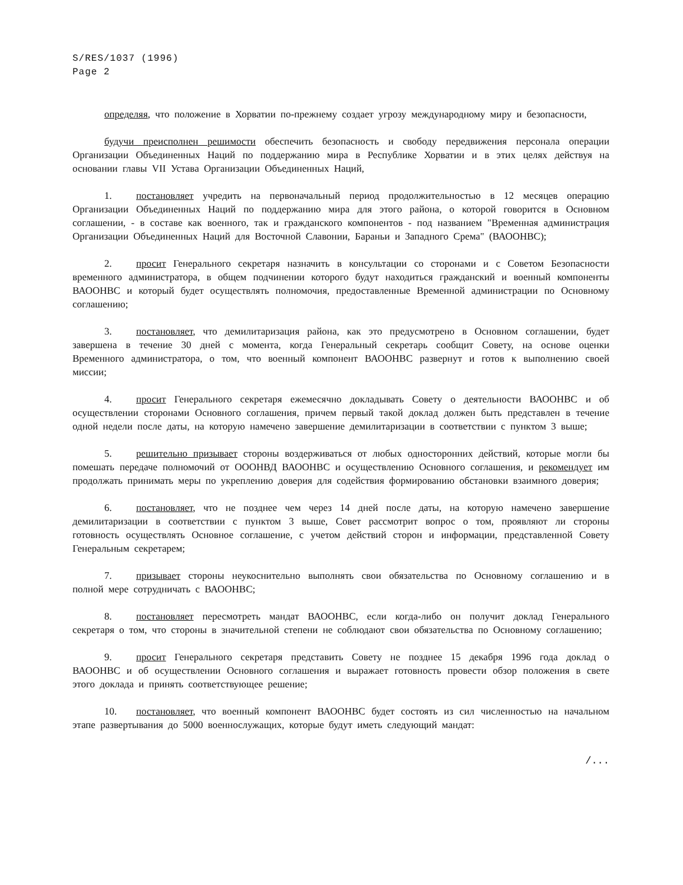S/RES/1037 (1996)
Page 2
определяя, что положение в Хорватии по-прежнему создает угрозу международному миру и безопасности,
будучи преисполнен решимости обеспечить безопасность и свободу передвижения персонала операции Организации Объединенных Наций по поддержанию мира в Республике Хорватии и в этих целях действуя на основании главы VII Устава Организации Объединенных Наций,
1. постановляет учредить на первоначальный период продолжительностью в 12 месяцев операцию Организации Объединенных Наций по поддержанию мира для этого района, о которой говорится в Основном соглашении, - в составе как военного, так и гражданского компонентов - под названием "Временная администрация Организации Объединенных Наций для Восточной Славонии, Бараньи и Западного Срема" (ВАООНВС);
2. просит Генерального секретаря назначить в консультации со сторонами и с Советом Безопасности временного администратора, в общем подчинении которого будут находиться гражданский и военный компоненты ВАООНВС и который будет осуществлять полномочия, предоставленные Временной администрации по Основному соглашению;
3. постановляет, что демилитаризация района, как это предусмотрено в Основном соглашении, будет завершена в течение 30 дней с момента, когда Генеральный секретарь сообщит Совету, на основе оценки Временного администратора, о том, что военный компонент ВАООНВС развернут и готов к выполнению своей миссии;
4. просит Генерального секретаря ежемесячно докладывать Совету о деятельности ВАООНВС и об осуществлении сторонами Основного соглашения, причем первый такой доклад должен быть представлен в течение одной недели после даты, на которую намечено завершение демилитаризации в соответствии с пунктом 3 выше;
5. решительно призывает стороны воздерживаться от любых односторонних действий, которые могли бы помешать передаче полномочий от ОООНВД ВАООНВС и осуществлению Основного соглашения, и рекомендует им продолжать принимать меры по укреплению доверия для содействия формированию обстановки взаимного доверия;
6. постановляет, что не позднее чем через 14 дней после даты, на которую намечено завершение демилитаризации в соответствии с пунктом 3 выше, Совет рассмотрит вопрос о том, проявляют ли стороны готовность осуществлять Основное соглашение, с учетом действий сторон и информации, представленной Совету Генеральным секретарем;
7. призывает стороны неукоснительно выполнять свои обязательства по Основному соглашению и в полной мере сотрудничать с ВАООНВС;
8. постановляет пересмотреть мандат ВАООНВС, если когда-либо он получит доклад Генерального секретаря о том, что стороны в значительной степени не соблюдают свои обязательства по Основному соглашению;
9. просит Генерального секретаря представить Совету не позднее 15 декабря 1996 года доклад о ВАООНВС и об осуществлении Основного соглашения и выражает готовность провести обзор положения в свете этого доклада и принять соответствующее решение;
10. постановляет, что военный компонент ВАООНВС будет состоять из сил численностью на начальном этапе развертывания до 5000 военнослужащих, которые будут иметь следующий мандат:
/...